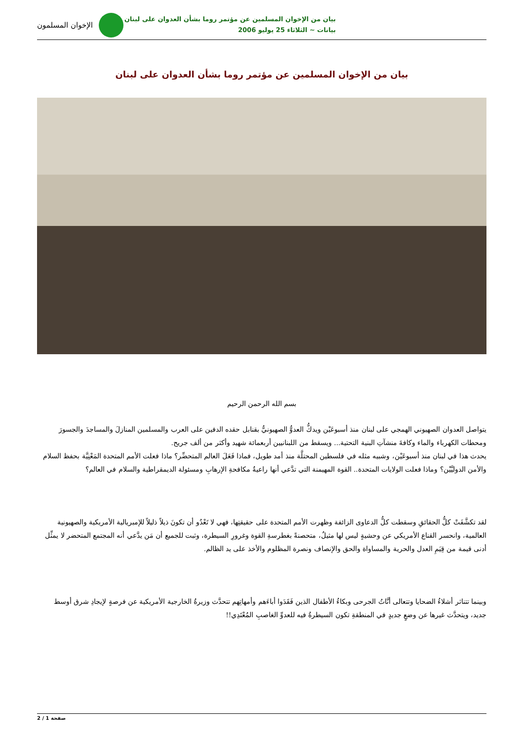بيان من الإخوان المسلمين عن مؤتمر روما بشأن العدوان على لبنان
بيانات ~ الثلاثاء 25 يوليو 2006
الإخوان المسلمون
بيان من الإخوان المسلمين عن مؤتمر روما بشأن العدوان على لبنان
بسم الله الرحمن الرحيم
يتواصل العدوان الصهيوني الهمجي على لبنان منذ أسبوعَيْن ويدكُّ العدوُّ الصهيونيُّ بقنابل حقده الدفين على العرب والمسلمين المنازلَ والمساجدَ والجسورَ ومحطات الكهرباء والماء وكافةَ منشآتِ البنية التحتية... ويسقط من اللبنانيين أربعمائة شهيد وأكثر من ألف جريح.
يحدث هذا في لبنان منذ أسبوعَيْن، وشبيه مثله في فلسطين المحتلَّة منذ أمد طويل، فماذا فَعَلَ العالم المتحضِّر؟ ماذا فعلت الأمم المتحدة المَعْنِيَّة بحفظ السلام والأمن الدوليَّيْن؟ وماذا فعلت الولايات المتحدة.. القوة المهيمنة التي تدَّعي أنها راعيةُ مكافحةِ الإرهابِ ومسئولة الديمقراطية والسلام في العالم؟
لقد تكشَّفَتْ كلُّ الحقائقِ وسقطت كلُّ الدعاوى الزائفة وظهرت الأمم المتحدة على حقيقتِها، فهي لا تَعْدُو أن تكونَ ذيلاً ذليلاً للإمبريالية الأمريكية والصهيونية العالمية، وانحسر القناع الأمريكي عن وحشيةٍ ليس لها مثيلٌ، متحصنةً بغطرسةِ القوة وغرورِ السيطرة، وثبت للجميع أن مَن يدَّعي أنه المجتمع المتحضر لا يمثِّل أدنى قيمة من قِيَمِ العدل والحرية والمساواة والحق والإنصاف ونصرة المظلوم والأخذ على يد الظالم.
وبينما تتناثر أشلاءُ الضحايا وتتعالى أنَّاتُ الجرحى وبكاءُ الأطفال الذين فَقَدَوا أباءَهم وأمهاتِهم تتحدَّث وزيرةُ الخارجية الأمريكية عن فرصةٍ لإيجادِ شرق أوسط جديد، ويتحدَّث غيرها عن وضعٍ جديدٍ في المنطقةِ تكون السيطرةُ فيه للعدوِّ الغاصبِ المُعْتَدِي!!
صفحة 1 / 2